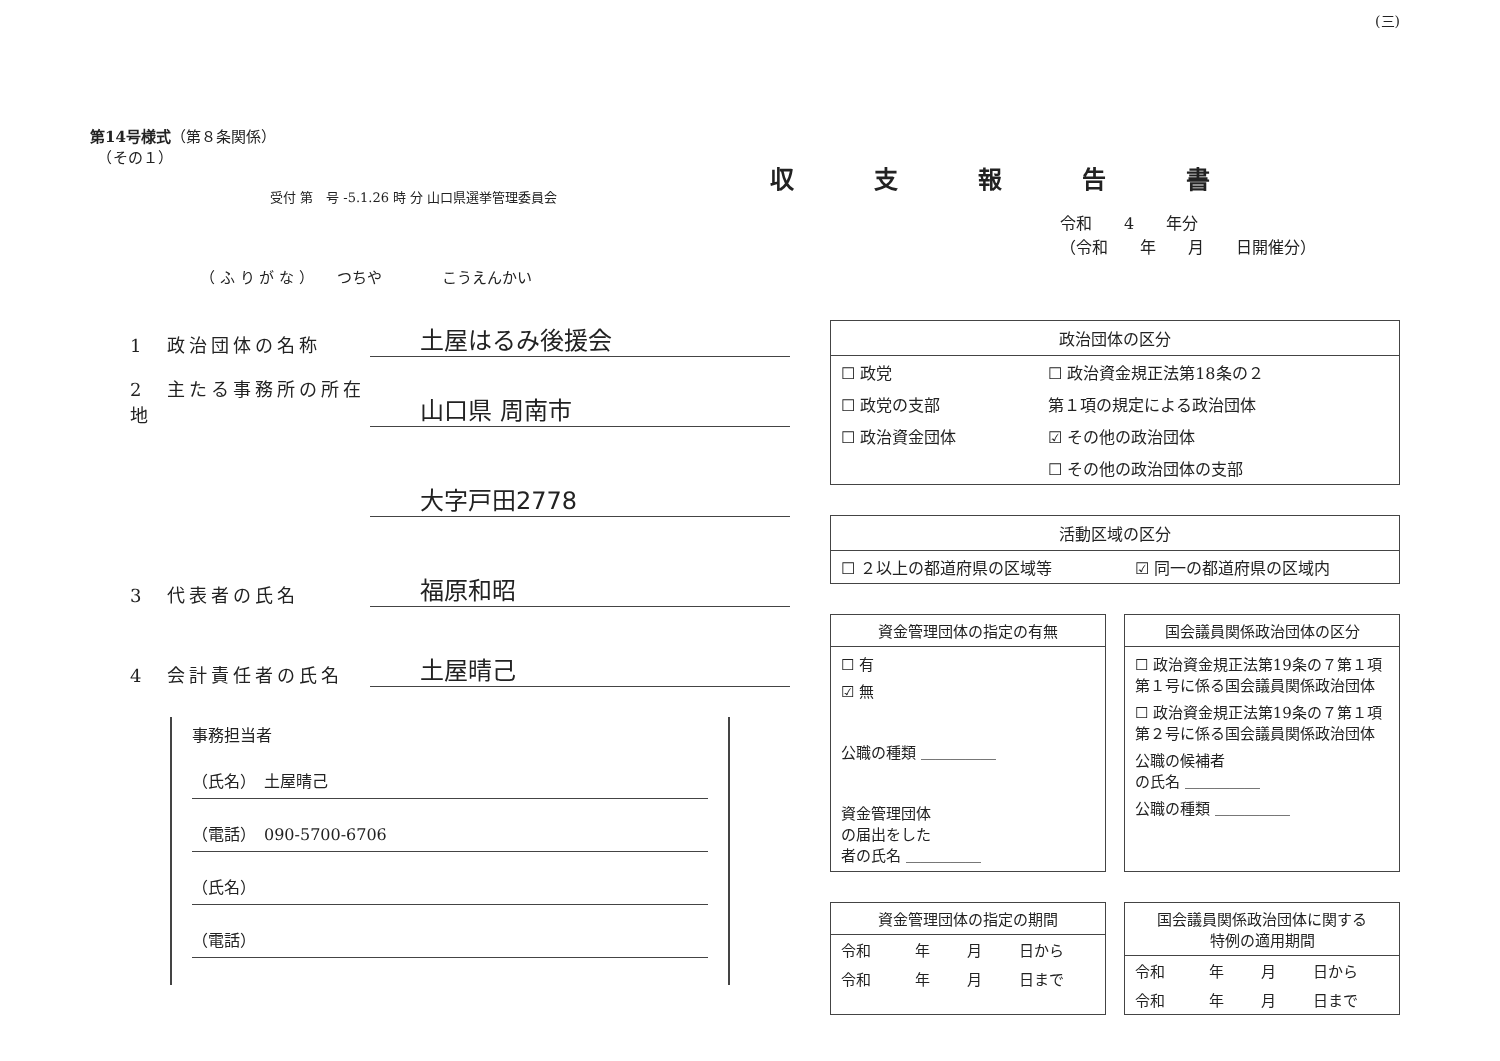(三)
第14号様式（第８条関係）
　（その１）
受付 第　号 -5.1.26 時 分 山口県選挙管理委員会
（ ふ り が な ）　　つちや　　　　こうえんかい
1　政治団体の名称 土屋はるみ後援会
2　主たる事務所の所在地 山口県 周南市
大字戸田2778
3　代表者の氏名 福原和昭
4　会計責任者の氏名 土屋晴己
事務担当者
（氏名）　土屋晴己
（電話）　090-5700-6706
（氏名）
（電話）
収支報告書
令和　　4　　年分
（令和　　年　　月　　日開催分）
政治団体の区分
| ☐ 政党 | ☐ 政治資金規正法第18条の２ |
| ☐ 政党の支部 | 第１項の規定による政治団体 |
| ☐ 政治資金団体 | ☑ その他の政治団体 |
| | ☐ その他の政治団体の支部 |
活動区域の区分
| ☐ ２以上の都道府県の区域等 | ☑ 同一の都道府県の区域内 |
資金管理団体の指定の有無
☐ 有
☑ 無
公職の種類 ＿＿＿＿＿
資金管理団体
の届出をした
者の氏名 ＿＿＿＿＿
国会議員関係政治団体の区分
☐ 政治資金規正法第19条の７第１項
第１号に係る国会議員関係政治団体
☐ 政治資金規正法第19条の７第１項
第２号に係る国会議員関係政治団体
公職の候補者
の氏名 ＿＿＿＿＿
公職の種類 ＿＿＿＿＿
資金管理団体の指定の期間
| 令和 | 年 | 月 | 日から |
| 令和 | 年 | 月 | 日まで |
国会議員関係政治団体に関する
特例の適用期間
| 令和 | 年 | 月 | 日から |
| 令和 | 年 | 月 | 日まで |